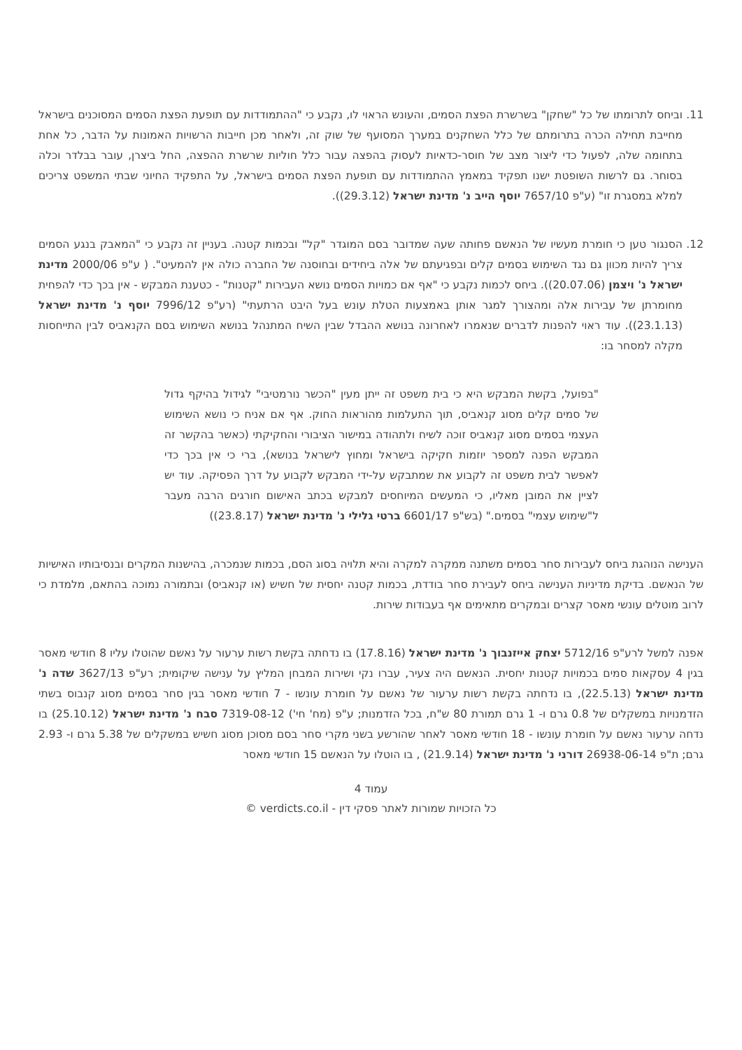11. וביחס לתרומתו של כל "שחקן" בשרשרת הפצת הסמים, והעונש הראוי לו, נקבע כי "ההתמודדות עם תופעת הפצת הסמים המסוכנים בישראל מחייבת תחילה הכרה בתרומתם של כלל השחקנים במערך המסועף של שוק זה, ולאחר מכן חייבות הרשויות האמונות על הדבר, כל אחת בתחומה שלה, לפעול כדי ליצור מצב של חוסר-כדאיות לעסוק בהפצה עבור כלל חוליות שרשרת ההפצה, החל ביצרן, עובר בבלדר וכלה בסוחר. גם לרשות השופטת ישנו תפקיד במאמץ ההתמודדות עם תופעת הפצת הסמים בישראל, על התפקיד החיוני שבתי המשפט צריכים למלא במסגרת זו" (ע"פ 7657/10 יוסף הייב נ' מדינת ישראל (29.3.12)).
12. הסנגור טען כי חומרת מעשיו של הנאשם פחותה שעה שמדובר בסם המוגדר "קל" ובכמות קטנה. בעניין זה נקבע כי "המאבק בנגע הסמים צריך להיות מכוון גם נגד השימוש בסמים קלים ובפגיעתם של אלה ביחידים ובחוסנה של החברה כולה אין להמעיט". ( ע"פ 2000/06 מדינת ישראל נ' ויצמן (20.07.06)). ביחס לכמות נקבע כי "אף אם כמויות הסמים נושא העבירות "קטנות" - כטענת המבקש - אין בכך כדי להפחית מחומרתן של עבירות אלה ומהצורך למגר אותן באמצעות הטלת עונש בעל היבט הרתעתי" (רע"פ 7996/12 יוסף נ' מדינת ישראל (23.1.13)). עוד ראוי להפנות לדברים שנאמרו לאחרונה בנושא ההבדל שבין השיח המתנהל בנושא השימוש בסם הקנאביס לבין התייחסות מקלה למסחר בו:
"בפועל, בקשת המבקש היא כי בית משפט זה ייתן מעין "הכשר נורמטיבי" לגידול בהיקף גדול של סמים קלים מסוג קנאביס, תוך התעלמות מהוראות החוק. אף אם אניח כי נושא השימוש העצמי בסמים מסוג קנאביס זוכה לשיח ולתהודה במישור הציבורי והחקיקתי (כאשר בהקשר זה המבקש הפנה למספר יוזמות חקיקה בישראל ומחוץ לישראל בנושא), ברי כי אין בכך כדי לאפשר לבית משפט זה לקבוע את שמתבקש על-ידי המבקש לקבוע על דרך הפסיקה. עוד יש לציין את המובן מאליו, כי המעשים המיוחסים למבקש בכתב האישום חורגים הרבה מעבר ל"שימוש עצמי" בסמים." (בש"פ 6601/17 ברטי גלילי נ' מדינת ישראל (23.8.17))
הענישה הנוהגת ביחס לעבירות סחר בסמים משתנה ממקרה למקרה והיא תלויה בסוג הסם, בכמות שנמכרה, בהישנות המקרים ובנסיבותיו האישיות של הנאשם. בדיקת מדיניות הענישה ביחס לעבירת סחר בודדת, בכמות קטנה יחסית של חשיש (או קנאביס) ובתמורה נמוכה בהתאם, מלמדת כי לרוב מוטלים עונשי מאסר קצרים ובמקרים מתאימים אף בעבודות שירות.
אפנה למשל לרע"פ 5712/16 יצחק אייזנבוך נ' מדינת ישראל (17.8.16) בו נדחתה בקשת רשות ערעור על נאשם שהוטלו עליו 8 חודשי מאסר בגין 4 עסקאות סמים בכמויות קטנות יחסית. הנאשם היה צעיר, עברו נקי ושירות המבחן המליץ על ענישה שיקומית; רע"פ 3627/13 שדה נ' מדינת ישראל (22.5.13), בו נדחתה בקשת רשות ערעור של נאשם על חומרת עונשו - 7 חודשי מאסר בגין סחר בסמים מסוג קנבוס בשתי הזדמנויות במשקלים של 0.8 גרם ו- 1 גרם תמורת 80 ש"ח, בכל הזדמנות; ע"פ (מח' חי') 7319-08-12 סבח נ' מדינת ישראל (25.10.12) בו נדחה ערעור נאשם על חומרת עונשו - 18 חודשי מאסר לאחר שהורשע בשני מקרי סחר בסם מסוכן מסוג חשיש במשקלים של 5.38 גרם ו- 2.93 גרם; ת"פ 26938-06-14 דורני נ' מדינת ישראל (21.9.14) , בו הוטלו על הנאשם 15 חודשי מאסר
עמוד 4
כל הזכויות שמורות לאתר פסקי דין - verdicts.co.il ©